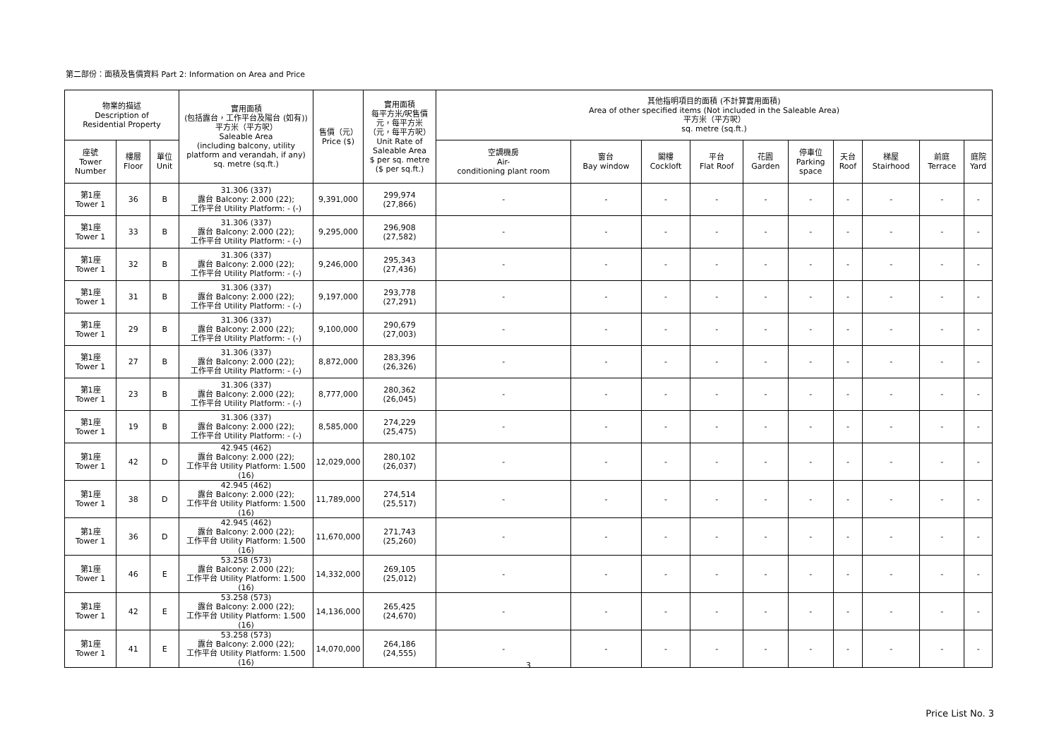第二部份：面積及售價資料 Part 2: Information on Area and Price
| 物業的描述 Description of Residential Property | | | 實用面積 (包括露台，工作平台及陽台 (如有)) 平方米（平方呎） Saleable Area (including balcony, utility platform and verandah, if any) sq. metre (sq.ft.) | 售價（元） Price ($) | 實用面積 每平方米/呎售價 元，每平方米 （元，每平方呎） Unit Rate of Saleable Area $ per sq. metre ($ per sq.ft.) | 其他指明項目的面積 (不計算實用面積) Area of other specified items (Not included in the Saleable Area) 平方米（平方呎） sq. metre (sq.ft.) | | | | | | | | | |
| --- | --- | --- | --- | --- | --- | --- | --- | --- | --- | --- | --- | --- | --- | --- | --- |
| 座號 Tower Number | 樓層 Floor | 單位 Unit | | | | 空調機房 Air- conditioning plant room | 窗台 Bay window | 閣樓 Cockloft | 平台 Flat Roof | 花園 Garden | 停車位 Parking space | 天台 Roof | 梯屋 Stairhood | 前庭 Terrace | 庭院 Yard |
| 第1座 Tower 1 | 36 | B | 31.306 (337) 露台 Balcony: 2.000 (22); 工作平台 Utility Platform: - (-) | 9,391,000 | 299,974 (27,866) | - | - | - | - | - | - | - | - | - | - |
| 第1座 Tower 1 | 33 | B | 31.306 (337) 露台 Balcony: 2.000 (22); 工作平台 Utility Platform: - (-) | 9,295,000 | 296,908 (27,582) | - | - | - | - | - | - | - | - | - | - |
| 第1座 Tower 1 | 32 | B | 31.306 (337) 露台 Balcony: 2.000 (22); 工作平台 Utility Platform: - (-) | 9,246,000 | 295,343 (27,436) | - | - | - | - | - | - | - | - | - | - |
| 第1座 Tower 1 | 31 | B | 31.306 (337) 露台 Balcony: 2.000 (22); 工作平台 Utility Platform: - (-) | 9,197,000 | 293,778 (27,291) | - | - | - | - | - | - | - | - | - | - |
| 第1座 Tower 1 | 29 | B | 31.306 (337) 露台 Balcony: 2.000 (22); 工作平台 Utility Platform: - (-) | 9,100,000 | 290,679 (27,003) | - | - | - | - | - | - | - | - | - | - |
| 第1座 Tower 1 | 27 | B | 31.306 (337) 露台 Balcony: 2.000 (22); 工作平台 Utility Platform: - (-) | 8,872,000 | 283,396 (26,326) | - | - | - | - | - | - | - | - | - | - |
| 第1座 Tower 1 | 23 | B | 31.306 (337) 露台 Balcony: 2.000 (22); 工作平台 Utility Platform: - (-) | 8,777,000 | 280,362 (26,045) | - | - | - | - | - | - | - | - | - | - |
| 第1座 Tower 1 | 19 | B | 31.306 (337) 露台 Balcony: 2.000 (22); 工作平台 Utility Platform: - (-) | 8,585,000 | 274,229 (25,475) | - | - | - | - | - | - | - | - | - | - |
| 第1座 Tower 1 | 42 | D | 42.945 (462) 露台 Balcony: 2.000 (22); 工作平台 Utility Platform: 1.500 (16) | 12,029,000 | 280,102 (26,037) | - | - | - | - | - | - | - | - | - | - |
| 第1座 Tower 1 | 38 | D | 42.945 (462) 露台 Balcony: 2.000 (22); 工作平台 Utility Platform: 1.500 (16) | 11,789,000 | 274,514 (25,517) | - | - | - | - | - | - | - | - | - | - |
| 第1座 Tower 1 | 36 | D | 42.945 (462) 露台 Balcony: 2.000 (22); 工作平台 Utility Platform: 1.500 (16) | 11,670,000 | 271,743 (25,260) | - | - | - | - | - | - | - | - | - | - |
| 第1座 Tower 1 | 46 | E | 53.258 (573) 露台 Balcony: 2.000 (22); 工作平台 Utility Platform: 1.500 (16) | 14,332,000 | 269,105 (25,012) | - | - | - | - | - | - | - | - | - | - |
| 第1座 Tower 1 | 42 | E | 53.258 (573) 露台 Balcony: 2.000 (22); 工作平台 Utility Platform: 1.500 (16) | 14,136,000 | 265,425 (24,670) | - | - | - | - | - | - | - | - | - | - |
| 第1座 Tower 1 | 41 | E | 53.258 (573) 露台 Balcony: 2.000 (22); 工作平台 Utility Platform: 1.500 (16) | 14,070,000 | 264,186 (24,555) | - | - | - | - | - | - | - | - | - | - |
3
Price List No. 3